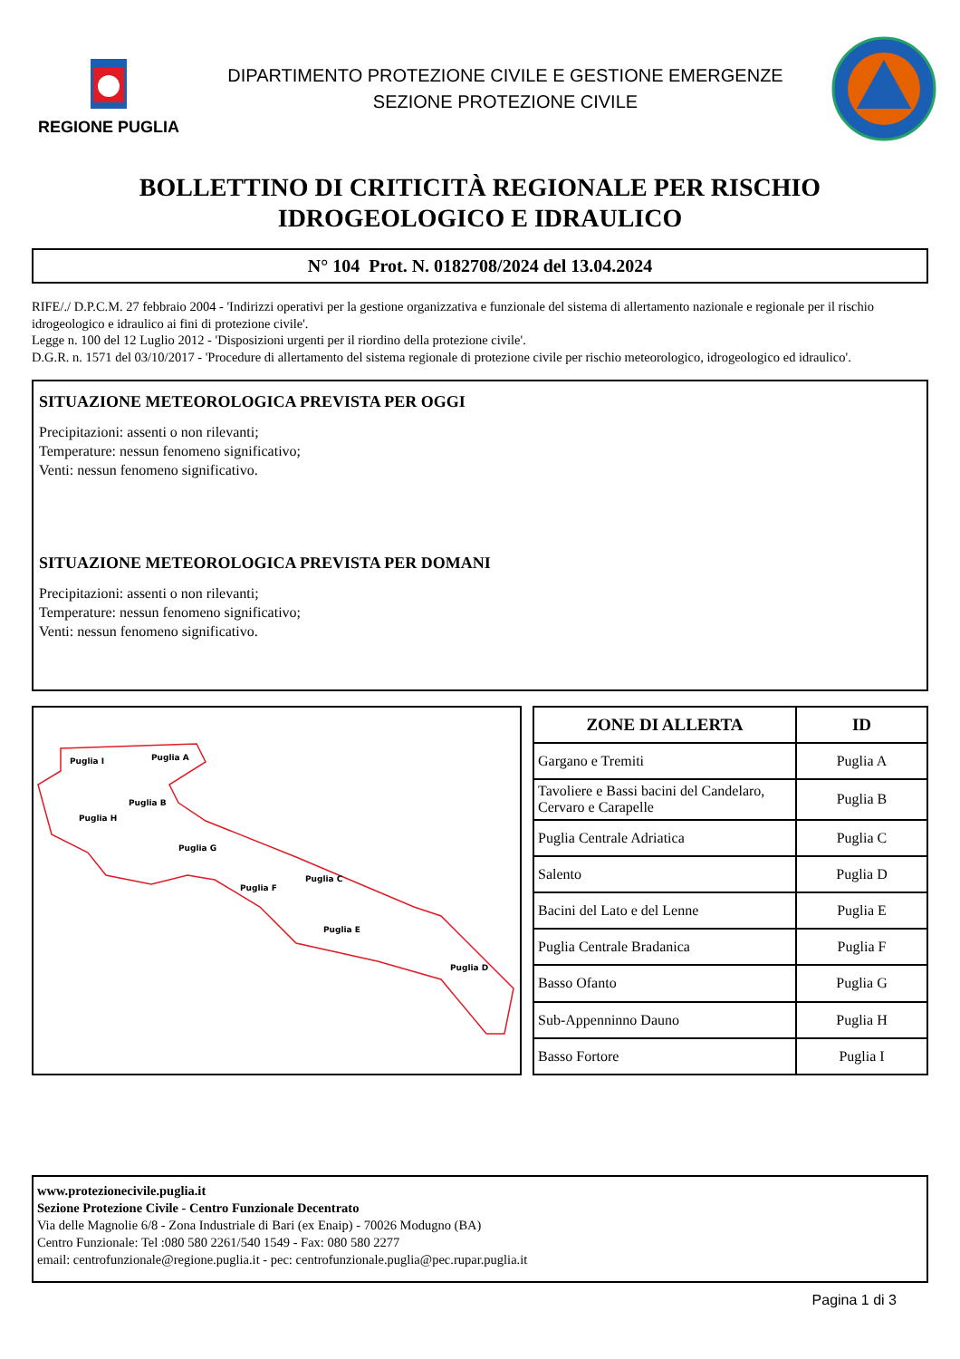REGIONE PUGLIA
DIPARTIMENTO PROTEZIONE CIVILE E GESTIONE EMERGENZE
SEZIONE PROTEZIONE CIVILE
BOLLETTINO DI CRITICITÀ REGIONALE PER RISCHIO
IDROGEOLOGICO E IDRAULICO
N° 104 Prot. N. 0182708/2024 del 13.04.2024
RIFE/./ D.P.C.M. 27 febbraio 2004 - 'Indirizzi operativi per la gestione organizzativa e funzionale del sistema di allertamento nazionale e regionale per il rischio idrogeologico e idraulico ai fini di protezione civile'.
Legge n. 100 del 12 Luglio 2012 - 'Disposizioni urgenti per il riordino della protezione civile'.
D.G.R. n. 1571 del 03/10/2017 - 'Procedure di allertamento del sistema regionale di protezione civile per rischio meteorologico, idrogeologico ed idraulico'.
SITUAZIONE METEOROLOGICA PREVISTA PER OGGI
Precipitazioni: assenti o non rilevanti;
Temperature: nessun fenomeno significativo;
Venti: nessun fenomeno significativo.
SITUAZIONE METEOROLOGICA PREVISTA PER DOMANI
Precipitazioni: assenti o non rilevanti;
Temperature: nessun fenomeno significativo;
Venti: nessun fenomeno significativo.
Puglia I
Puglia A
Puglia B
Puglia H
Puglia G
Puglia C
Puglia F
Puglia E
Puglia D
| ZONE DI ALLERTA | ID |
| --- | --- |
| Gargano e Tremiti | Puglia A |
| Tavoliere e Bassi bacini del Candelaro, Cervaro e Carapelle | Puglia B |
| Puglia Centrale Adriatica | Puglia C |
| Salento | Puglia D |
| Bacini del Lato e del Lenne | Puglia E |
| Puglia Centrale Bradanica | Puglia F |
| Basso Ofanto | Puglia G |
| Sub-Appenninno Dauno | Puglia H |
| Basso Fortore | Puglia I |
www.protezionecivile.puglia.it
Sezione Protezione Civile - Centro Funzionale Decentrato
Via delle Magnolie 6/8 - Zona Industriale di Bari (ex Enaip) - 70026 Modugno (BA)
Centro Funzionale: Tel :080 580 2261/540 1549 - Fax: 080 580 2277
email: centrofunzionale@regione.puglia.it - pec: centrofunzionale.puglia@pec.rupar.puglia.it
Pagina 1 di 3